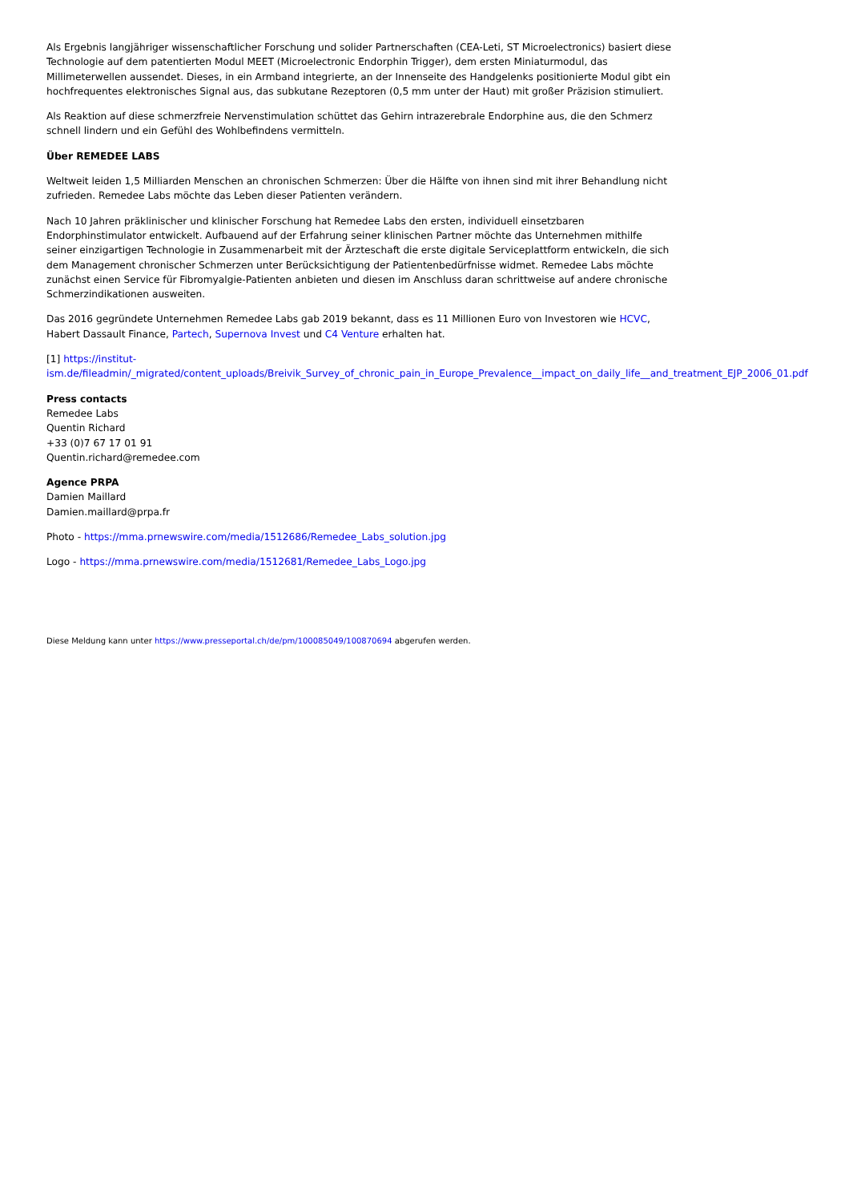Als Ergebnis langjähriger wissenschaftlicher Forschung und solider Partnerschaften (CEA-Leti, ST Microelectronics) basiert diese Technologie auf dem patentierten Modul MEET (Microelectronic Endorphin Trigger), dem ersten Miniaturmodul, das Millimeterwellen aussendet. Dieses, in ein Armband integrierte, an der Innenseite des Handgelenks positionierte Modul gibt ein hochfrequentes elektronisches Signal aus, das subkutane Rezeptoren (0,5 mm unter der Haut) mit großer Präzision stimuliert.
Als Reaktion auf diese schmerzfreie Nervenstimulation schüttet das Gehirn intrazerebrale Endorphine aus, die den Schmerz schnell lindern und ein Gefühl des Wohlbefindens vermitteln.
Über REMEDEE LABS
Weltweit leiden 1,5 Milliarden Menschen an chronischen Schmerzen: Über die Hälfte von ihnen sind mit ihrer Behandlung nicht zufrieden. Remedee Labs möchte das Leben dieser Patienten verändern.
Nach 10 Jahren präklinischer und klinischer Forschung hat Remedee Labs den ersten, individuell einsetzbaren Endorphinstimulator entwickelt. Aufbauend auf der Erfahrung seiner klinischen Partner möchte das Unternehmen mithilfe seiner einzigartigen Technologie in Zusammenarbeit mit der Ärzteschaft die erste digitale Serviceplattform entwickeln, die sich dem Management chronischer Schmerzen unter Berücksichtigung der Patientenbedürfnisse widmet. Remedee Labs möchte zunächst einen Service für Fibromyalgie-Patienten anbieten und diesen im Anschluss daran schrittweise auf andere chronische Schmerzindikationen ausweiten.
Das 2016 gegründete Unternehmen Remedee Labs gab 2019 bekannt, dass es 11 Millionen Euro von Investoren wie HCVC, Habert Dassault Finance, Partech, Supernova Invest und C4 Venture erhalten hat.
[1] https://institut-
ism.de/fileadmin/_migrated/content_uploads/Breivik_Survey_of_chronic_pain_in_Europe_Prevalence__impact_on_daily_life__and_treatment_EJP_2006_01.pdf
Press contacts
Remedee Labs
Quentin Richard
+33 (0)7 67 17 01 91
Quentin.richard@remedee.com
Agence PRPA
Damien Maillard
Damien.maillard@prpa.fr
Photo - https://mma.prnewswire.com/media/1512686/Remedee_Labs_solution.jpg
Logo - https://mma.prnewswire.com/media/1512681/Remedee_Labs_Logo.jpg
Diese Meldung kann unter https://www.presseportal.ch/de/pm/100085049/100870694 abgerufen werden.